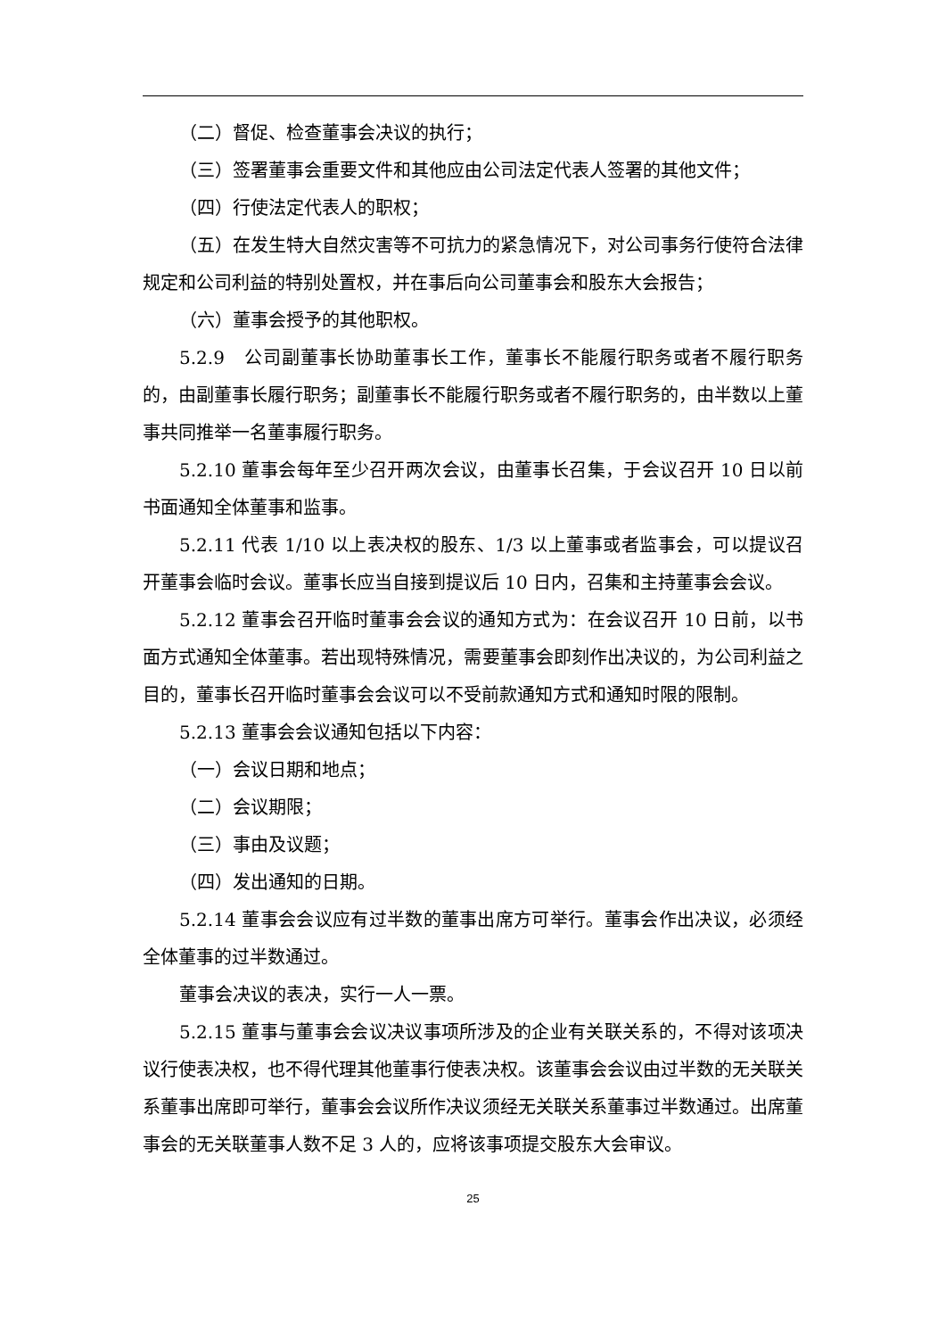（二）督促、检查董事会决议的执行；
（三）签署董事会重要文件和其他应由公司法定代表人签署的其他文件；
（四）行使法定代表人的职权；
（五）在发生特大自然灾害等不可抗力的紧急情况下，对公司事务行使符合法律规定和公司利益的特别处置权，并在事后向公司董事会和股东大会报告；
（六）董事会授予的其他职权。
5.2.9　公司副董事长协助董事长工作，董事长不能履行职务或者不履行职务的，由副董事长履行职务；副董事长不能履行职务或者不履行职务的，由半数以上董事共同推举一名董事履行职务。
5.2.10 董事会每年至少召开两次会议，由董事长召集，于会议召开 10 日以前书面通知全体董事和监事。
5.2.11 代表 1/10 以上表决权的股东、1/3 以上董事或者监事会，可以提议召开董事会临时会议。董事长应当自接到提议后 10 日内，召集和主持董事会会议。
5.2.12 董事会召开临时董事会会议的通知方式为：在会议召开 10 日前，以书面方式通知全体董事。若出现特殊情况，需要董事会即刻作出决议的，为公司利益之目的，董事长召开临时董事会会议可以不受前款通知方式和通知时限的限制。
5.2.13 董事会会议通知包括以下内容：
（一）会议日期和地点；
（二）会议期限；
（三）事由及议题；
（四）发出通知的日期。
5.2.14 董事会会议应有过半数的董事出席方可举行。董事会作出决议，必须经全体董事的过半数通过。
董事会决议的表决，实行一人一票。
5.2.15 董事与董事会会议决议事项所涉及的企业有关联关系的，不得对该项决议行使表决权，也不得代理其他董事行使表决权。该董事会会议由过半数的无关联关系董事出席即可举行，董事会会议所作决议须经无关联关系董事过半数通过。出席董事会的无关联董事人数不足 3 人的，应将该事项提交股东大会审议。
25